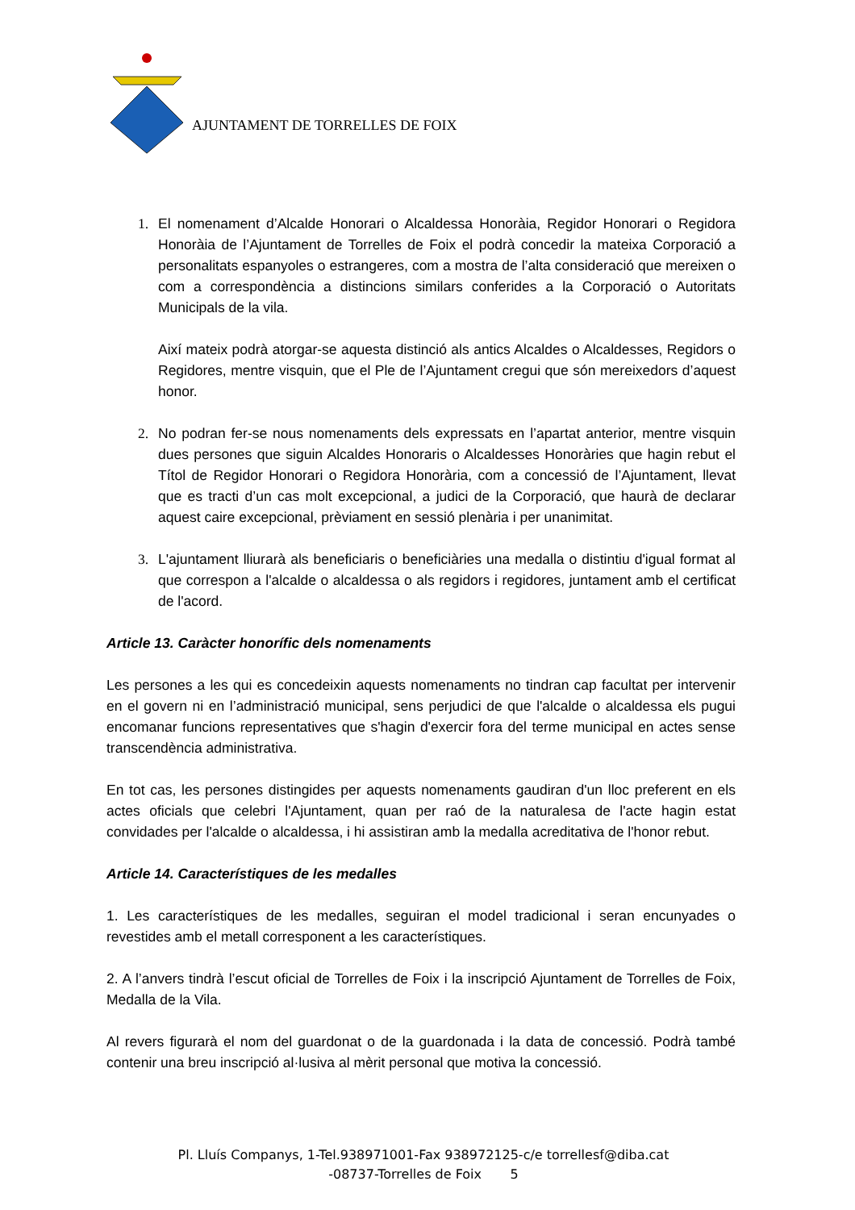AJUNTAMENT DE TORRELLES DE FOIX
1. El nomenament d’Alcalde Honorari o Alcaldessa Honoràia, Regidor Honorari o Regidora Honoràia de l’Ajuntament de Torrelles de Foix el podrà concedir la mateixa Corporació a personalitats espanyoles o estrangeres, com a mostra de l’alta consideració que mereixen o com a correspondència a distincions similars conferides a la Corporació o Autoritats Municipals de la vila.
Així mateix podrà atorgar-se aquesta distinció als antics Alcaldes o Alcaldesses, Regidors o Regidores, mentre visquin, que el Ple de l’Ajuntament cregui que són mereixedors d’aquest honor.
2. No podran fer-se nous nomenaments dels expressats en l’apartat anterior, mentre visquin dues persones que siguin Alcaldes Honoraris o Alcaldesses Honoràries que hagin rebut el Títol de Regidor Honorari o Regidora Honorària, com a concessió de l’Ajuntament, llevat que es tracti d’un cas molt excepcional, a judici de la Corporació, que haurà de declarar aquest caire excepcional, prèviament en sessió plenària i per unanimitat.
3. L'ajuntament lliurarà als beneficiaris o beneficiàries una medalla o distintiu d'igual format al que correspon a l'alcalde o alcaldessa o als regidors i regidores, juntament amb el certificat de l'acord.
Article 13. Caràcter honorífic dels nomenaments
Les persones a les qui es concedeixin aquests nomenaments no tindran cap facultat per intervenir en el govern ni en l’administració municipal, sens perjudici de que l'alcalde o alcaldessa els pugui encomanar funcions representatives que s'hagin d'exercir fora del terme municipal en actes sense transcendència administrativa.
En tot cas, les persones distingides per aquests nomenaments gaudiran d'un lloc preferent en els actes oficials que celebri l'Ajuntament, quan per raó de la naturalesa de l'acte hagin estat convidades per l'alcalde o alcaldessa, i hi assistiran amb la medalla acreditativa de l'honor rebut.
Article 14. Característiques de les medalles
1. Les característiques de les medalles, seguiran el model tradicional i seran encunyades o revestides amb el metall corresponent a les característiques.
2. A l’anvers tindrà l’escut oficial de Torrelles de Foix i la inscripció Ajuntament de Torrelles de Foix, Medalla de la Vila.
Al revers figurarà el nom del guardonat o de la guardonada i la data de concessió. Podrà també contenir una breu inscripció al·lusiva al mèrit personal que motiva la concessió.
Pl. Lluís Companys, 1-Tel.938971001-Fax 938972125-c/e torrellesf@diba.cat
-08737-Torrelles de Foix 5